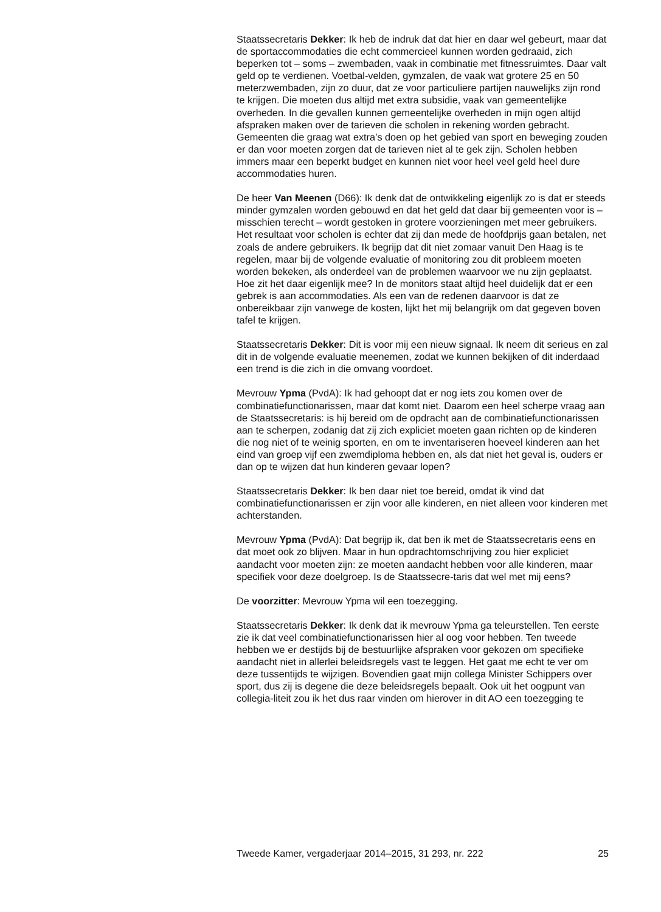Staatssecretaris Dekker: Ik heb de indruk dat dat hier en daar wel gebeurt, maar dat de sportaccommodaties die echt commercieel kunnen worden gedraaid, zich beperken tot – soms – zwembaden, vaak in combinatie met fitnessruimtes. Daar valt geld op te verdienen. Voetbal-velden, gymzalen, de vaak wat grotere 25 en 50 meterzwembaden, zijn zo duur, dat ze voor particuliere partijen nauwelijks zijn rond te krijgen. Die moeten dus altijd met extra subsidie, vaak van gemeentelijke overheden. In die gevallen kunnen gemeentelijke overheden in mijn ogen altijd afspraken maken over de tarieven die scholen in rekening worden gebracht. Gemeenten die graag wat extra’s doen op het gebied van sport en beweging zouden er dan voor moeten zorgen dat de tarieven niet al te gek zijn. Scholen hebben immers maar een beperkt budget en kunnen niet voor heel veel geld heel dure accommodaties huren.
De heer Van Meenen (D66): Ik denk dat de ontwikkeling eigenlijk zo is dat er steeds minder gymzalen worden gebouwd en dat het geld dat daar bij gemeenten voor is – misschien terecht – wordt gestoken in grotere voorzieningen met meer gebruikers. Het resultaat voor scholen is echter dat zij dan mede de hoofdprijs gaan betalen, net zoals de andere gebruikers. Ik begrijp dat dit niet zomaar vanuit Den Haag is te regelen, maar bij de volgende evaluatie of monitoring zou dit probleem moeten worden bekeken, als onderdeel van de problemen waarvoor we nu zijn geplaatst. Hoe zit het daar eigenlijk mee? In de monitors staat altijd heel duidelijk dat er een gebrek is aan accommodaties. Als een van de redenen daarvoor is dat ze onbereikbaar zijn vanwege de kosten, lijkt het mij belangrijk om dat gegeven boven tafel te krijgen.
Staatssecretaris Dekker: Dit is voor mij een nieuw signaal. Ik neem dit serieus en zal dit in de volgende evaluatie meenemen, zodat we kunnen bekijken of dit inderdaad een trend is die zich in die omvang voordoet.
Mevrouw Ypma (PvdA): Ik had gehoopt dat er nog iets zou komen over de combinatiefunctionarissen, maar dat komt niet. Daarom een heel scherpe vraag aan de Staatssecretaris: is hij bereid om de opdracht aan de combinatiefunctionarissen aan te scherpen, zodanig dat zij zich expliciet moeten gaan richten op de kinderen die nog niet of te weinig sporten, en om te inventariseren hoeveel kinderen aan het eind van groep vijf een zwemdiploma hebben en, als dat niet het geval is, ouders er dan op te wijzen dat hun kinderen gevaar lopen?
Staatssecretaris Dekker: Ik ben daar niet toe bereid, omdat ik vind dat combinatiefunctionarissen er zijn voor alle kinderen, en niet alleen voor kinderen met achterstanden.
Mevrouw Ypma (PvdA): Dat begrijp ik, dat ben ik met de Staatssecretaris eens en dat moet ook zo blijven. Maar in hun opdrachtomschrijving zou hier expliciet aandacht voor moeten zijn: ze moeten aandacht hebben voor alle kinderen, maar specifiek voor deze doelgroep. Is de Staatssecre-taris dat wel met mij eens?
De voorzitter: Mevrouw Ypma wil een toezegging.
Staatssecretaris Dekker: Ik denk dat ik mevrouw Ypma ga teleurstellen. Ten eerste zie ik dat veel combinatiefunctionarissen hier al oog voor hebben. Ten tweede hebben we er destijds bij de bestuurlijke afspraken voor gekozen om specifieke aandacht niet in allerlei beleidsregels vast te leggen. Het gaat me echt te ver om deze tussentijds te wijzigen. Bovendien gaat mijn collega Minister Schippers over sport, dus zij is degene die deze beleidsregels bepaalt. Ook uit het oogpunt van collegia-liteit zou ik het dus raar vinden om hierover in dit AO een toezegging te
Tweede Kamer, vergaderjaar 2014–2015, 31 293, nr. 222 25